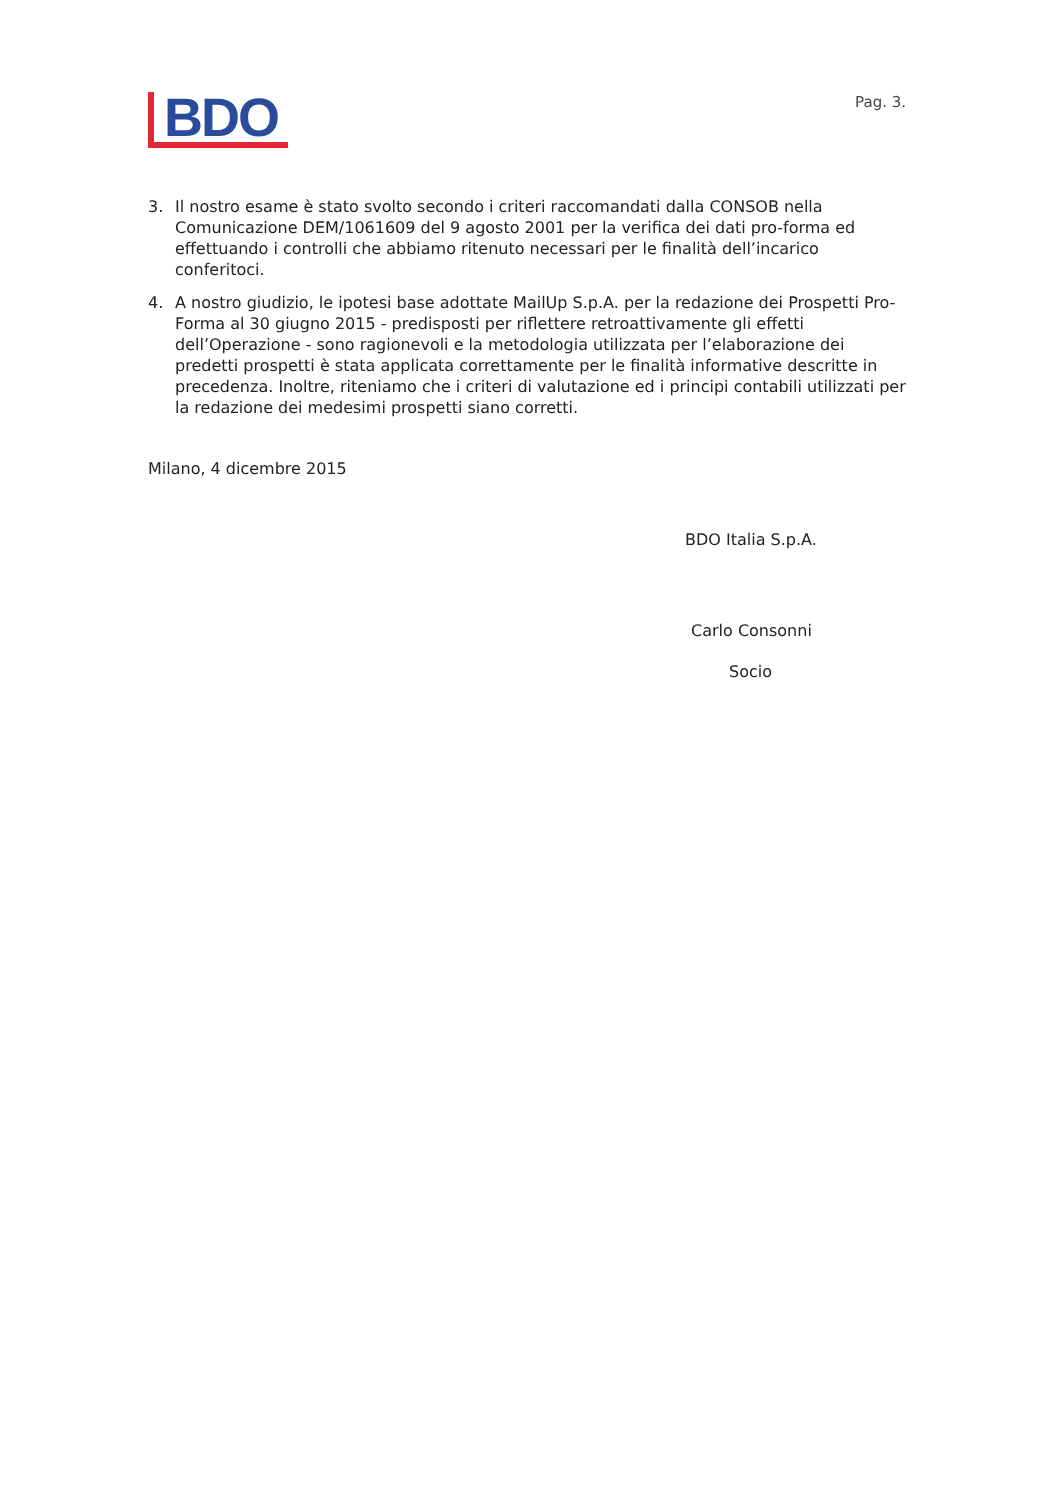BDO
Pag. 3.
3. Il nostro esame è stato svolto secondo i criteri raccomandati dalla CONSOB nella Comunicazione DEM/1061609 del 9 agosto 2001 per la verifica dei dati pro-forma ed effettuando i controlli che abbiamo ritenuto necessari per le finalità dell’incarico conferitoci.
4. A nostro giudizio, le ipotesi base adottate MailUp S.p.A. per la redazione dei Prospetti Pro-Forma al 30 giugno 2015 - predisposti per riflettere retroattivamente gli effetti dell’Operazione - sono ragionevoli e la metodologia utilizzata per l’elaborazione dei predetti prospetti è stata applicata correttamente per le finalità informative descritte in precedenza. Inoltre, riteniamo che i criteri di valutazione ed i principi contabili utilizzati per la redazione dei medesimi prospetti siano corretti.
Milano, 4 dicembre 2015
BDO Italia S.p.A.
Carlo Consonni
Socio